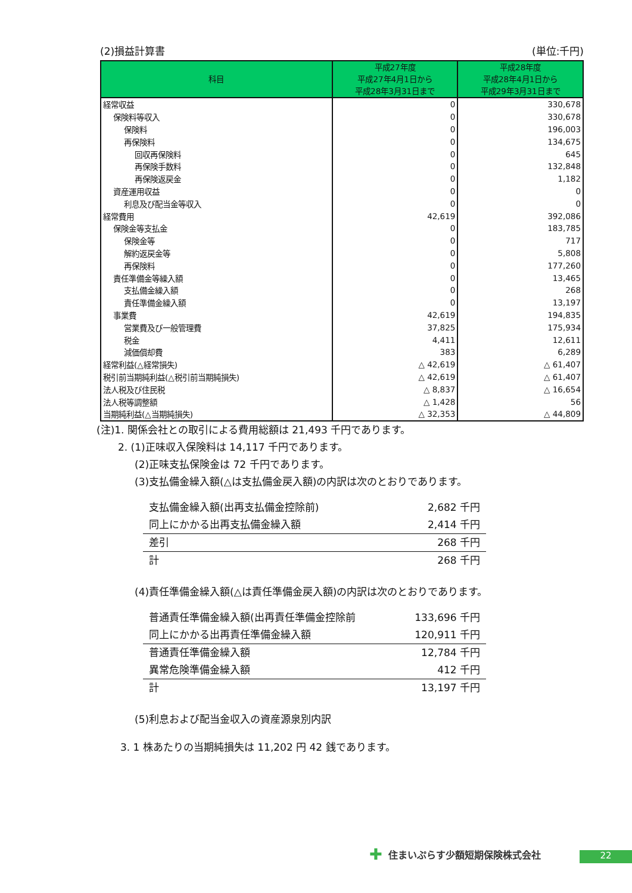(2)損益計算書 (単位:千円)
| 科目 | 平成27年度 平成27年4月1日から 平成28年3月31日まで | 平成28年度 平成28年4月1日から 平成29年3月31日まで |
| --- | --- | --- |
| 経常収益 | 0 | 330,678 |
| 保険料等収入 | 0 | 330,678 |
| 保険料 | 0 | 196,003 |
| 再保険料 | 0 | 134,675 |
| 回収再保険料 | 0 | 645 |
| 再保険手数料 | 0 | 132,848 |
| 再保険返戻金 | 0 | 1,182 |
| 資産運用収益 | 0 | 0 |
| 利息及び配当金等収入 | 0 | 0 |
| 経常費用 | 42,619 | 392,086 |
| 保険金等支払金 | 0 | 183,785 |
| 保険金等 | 0 | 717 |
| 解約返戻金等 | 0 | 5,808 |
| 再保険料 | 0 | 177,260 |
| 責任準備金等繰入額 | 0 | 13,465 |
| 支払備金繰入額 | 0 | 268 |
| 責任準備金繰入額 | 0 | 13,197 |
| 事業費 | 42,619 | 194,835 |
| 営業費及び一般管理費 | 37,825 | 175,934 |
| 税金 | 4,411 | 12,611 |
| 減価償却費 | 383 | 6,289 |
| 経常利益(△経常損失) | △ 42,619 | △ 61,407 |
| 税引前当期純利益(△税引前当期純損失) | △ 42,619 | △ 61,407 |
| 法人税及び住民税 | △ 8,837 | △ 16,654 |
| 法人税等調整額 | △ 1,428 | 56 |
| 当期純利益(△当期純損失) | △ 32,353 | △ 44,809 |
(注)1. 関係会社との取引による費用総額は 21,493 千円であります。
2. (1)正味収入保険料は 14,117 千円であります。
(2)正味支払保険金は 72 千円であります。
(3)支払備金繰入額(△は支払備金戻入額)の内訳は次のとおりであります。
| 支払備金繰入額(出再支払備金控除前) | 2,682 千円 |
| 同上にかかる出再支払備金繰入額 | 2,414 千円 |
| 差引 | 268 千円 |
| 計 | 268 千円 |
(4)責任準備金繰入額(△は責任準備金戻入額)の内訳は次のとおりであります。
| 普通責任準備金繰入額(出再責任準備金控除前 | 133,696 千円 |
| 同上にかかる出再責任準備金繰入額 | 120,911 千円 |
| 普通責任準備金繰入額 | 12,784 千円 |
| 異常危険準備金繰入額 | 412 千円 |
| 計 | 13,197 千円 |
(5)利息および配当金収入の資産源泉別内訳
3. 1 株あたりの当期純損失は 11,202 円 42 銭であります。
✚ 住まいぷらす少額短期保険株式会社 22